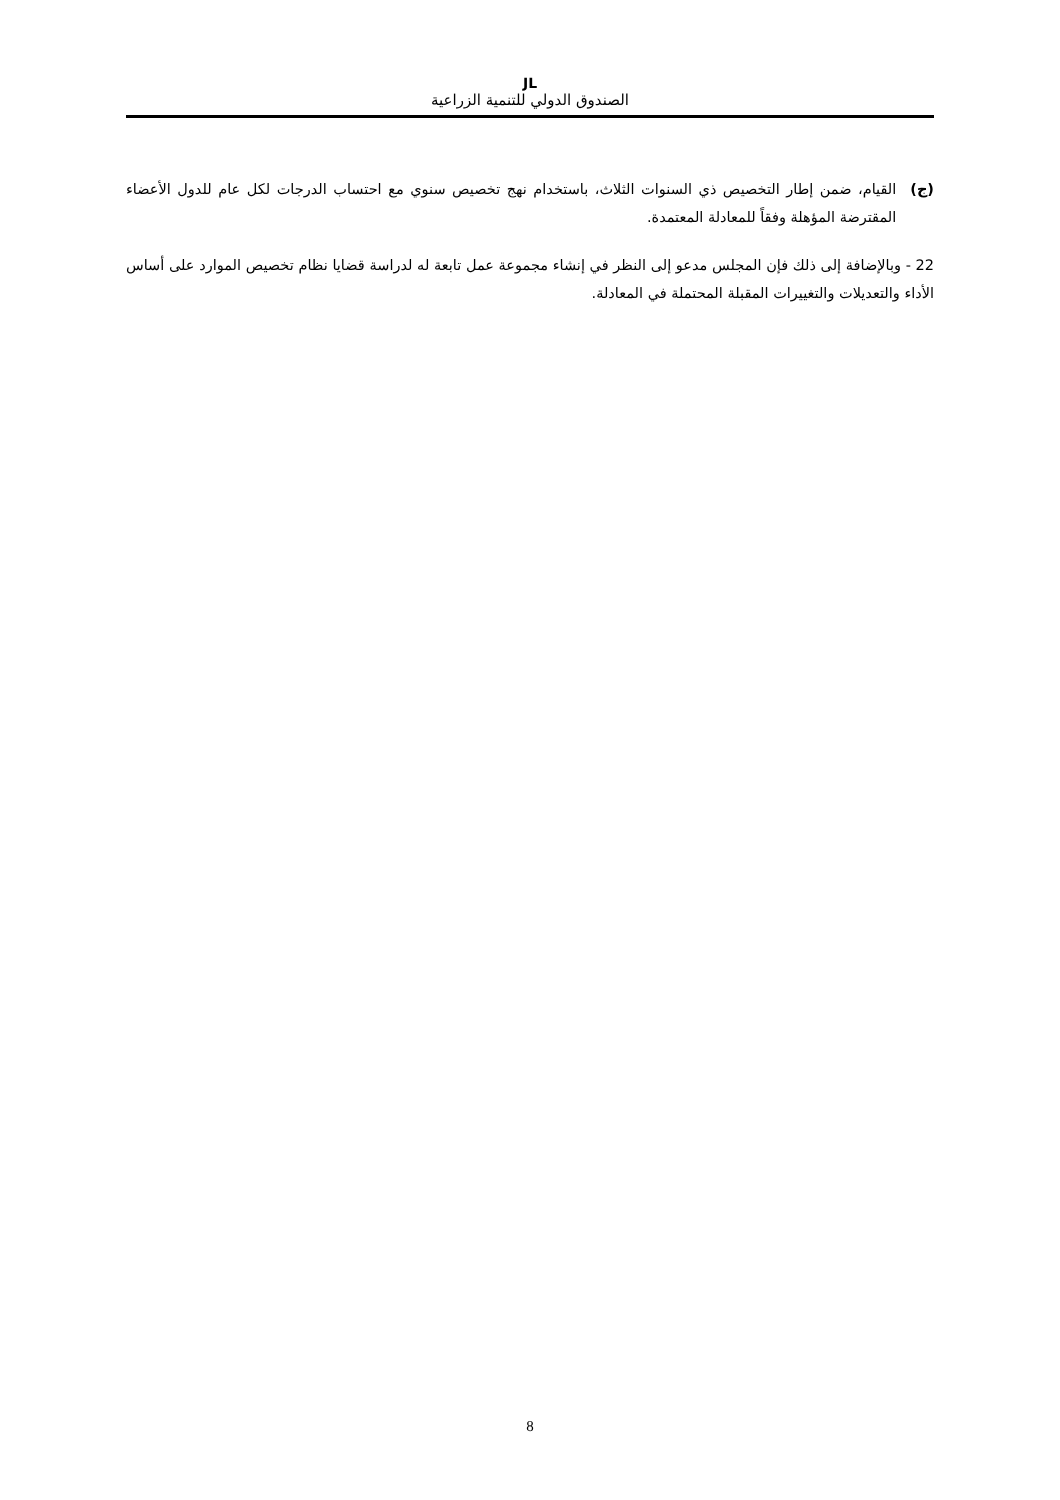JL
الصندوق الدولي للتنمية الزراعية
(ج) القيام، ضمن إطار التخصيص ذي السنوات الثلاث، باستخدام نهج تخصيص سنوي مع احتساب الدرجات لكل عام للدول الأعضاء المقترضة المؤهلة وفقاً للمعادلة المعتمدة.
22 - وبالإضافة إلى ذلك فإن المجلس مدعو إلى النظر في إنشاء مجموعة عمل تابعة له لدراسة قضايا نظام تخصيص الموارد على أساس الأداء والتعديلات والتغييرات المقبلة المحتملة في المعادلة.
8